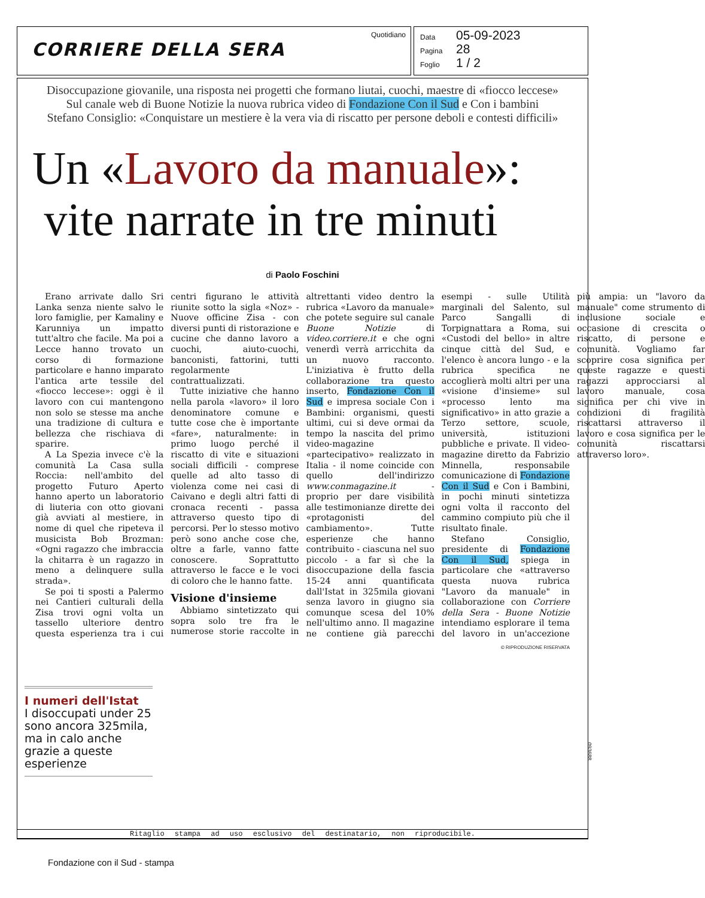CORRIERE DELLA SERA
Quotidiano
Data 05-09-2023
Pagina 28
Foglio 1 / 2
Disoccupazione giovanile, una risposta nei progetti che formano liutai, cuochi, maestre di «fiocco leccese»
Sul canale web di Buone Notizie la nuova rubrica video di Fondazione Con il Sud e Con i bambini
Stefano Consiglio: «Conquistare un mestiere è la vera via di riscatto per persone deboli e contesti difficili»
Un «Lavoro da manuale»:
vite narrate in tre minuti
di Paolo Foschini
Erano arrivate dallo Sri Lanka senza niente salvo le loro famiglie, per Kamaliny e Karunniya un impatto tutt'altro che facile. Ma poi a Lecce hanno trovato un corso di formazione particolare e hanno imparato l'antica arte tessile del «fiocco leccese»: oggi è il lavoro con cui mantengono non solo se stesse ma anche una tradizione di cultura e bellezza che rischiava di sparire.
A La Spezia invece c'è la comunità La Casa sulla Roccia: nell'ambito del progetto Futuro Aperto hanno aperto un laboratorio di liuteria con otto giovani già avviati al mestiere, in nome di quel che ripeteva il musicista Bob Brozman: «Ogni ragazzo che imbraccia la chitarra è un ragazzo in meno a delinquere sulla strada».
Se poi ti sposti a Palermo nei Cantieri culturali della Zisa trovi ogni volta un tassello ulteriore dentro questa esperienza tra i cui centri figurano le attività riunite sotto la sigla «Noz» - Nuove officine Zisa - con diversi punti di ristorazione e cucine che danno lavoro a cuochi, aiuto-cuochi, banconisti, fattorini, tutti regolarmente contrattualizzati.
Tutte iniziative che hanno nella parola «lavoro» il loro denominatore comune e tutte cose che è importante «fare», naturalmente: in primo luogo perché il riscatto di vite e situazioni sociali difficili - comprese quelle ad alto tasso di violenza come nei casi di Caivano e degli altri fatti di cronaca recenti - passa attraverso questo tipo di percorsi. Per lo stesso motivo però sono anche cose che, oltre a farle, vanno fatte conoscere. Soprattutto attraverso le facce e le voci di coloro che le hanno fatte.
Visione d'insieme
Abbiamo sintetizzato qui sopra solo tre fra le numerose storie raccolte in altrettanti video dentro la rubrica «Lavoro da manuale» che potete seguire sul canale Buone Notizie di video.corriere.it e che ogni venerdì verrà arricchita da un nuovo racconto. L'iniziativa è frutto della collaborazione tra questo inserto, Fondazione Con il Sud e impresa sociale Con i Bambini: organismi, questi ultimi, cui si deve ormai da tempo la nascita del primo video-magazine «partecipativo» realizzato in Italia - il nome coincide con quello dell'indirizzo www.conmagazine.it - proprio per dare visibilità alle testimonianze dirette dei «protagonisti del cambiamento». Tutte esperienze che hanno contribuito - ciascuna nel suo piccolo - a far sì che la disoccupazione della fascia 15-24 anni quantificata dall'Istat in 325mila giovani senza lavoro in giugno sia comunque scesa del 10% nell'ultimo anno. Il magazine ne contiene già parecchi esempi - sulle Utilità marginali del Salento, sul Parco Sangalli di Torpignattara a Roma, sui «Custodi del bello» in altre cinque città del Sud, e l'elenco è ancora lungo - e la rubrica specifica ne accoglierà molti altri per una «visione d'insieme» sul «processo lento ma significativo» in atto grazie a Terzo settore, scuole, università, istituzioni pubbliche e private. Il video-magazine diretto da Fabrizio Minnella, responsabile comunicazione di Fondazione Con il Sud e Con i Bambini, in pochi minuti sintetizza ogni volta il racconto del cammino compiuto più che il risultato finale.
Stefano Consiglio, presidente di Fondazione Con il Sud, spiega in particolare che «attraverso questa nuova rubrica "Lavoro da manuale" in collaborazione con Corriere della Sera - Buone Notizie intendiamo esplorare il tema del lavoro in un'accezione più ampia: un "lavoro da manuale" come strumento di inclusione sociale e occasione di crescita o riscatto, di persone e comunità. Vogliamo far scoprire cosa significa per queste ragazze e questi ragazzi approcciarsi al lavoro manuale, cosa significa per chi vive in condizioni di fragilità riscattarsi attraverso il lavoro e cosa significa per le comunità riscattarsi attraverso loro».
© RIPRODUZIONE RISERVATA
I numeri dell'Istat
I disoccupati under 25 sono ancora 325mila, ma in calo anche grazie a queste esperienze
Ritaglio stampa ad uso esclusivo del destinatario, non riproducibile.
093688
Fondazione con il Sud - stampa